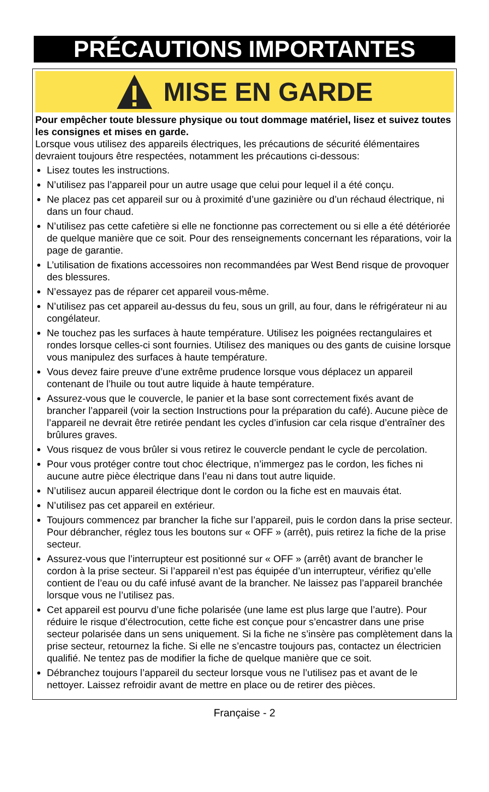PRÉCAUTIONS IMPORTANTES
MISE EN GARDE
Pour empêcher toute blessure physique ou tout dommage matériel, lisez et suivez toutes les consignes et mises en garde.
Lorsque vous utilisez des appareils électriques, les précautions de sécurité élémentaires devraient toujours être respectées, notamment les précautions ci-dessous:
Lisez toutes les instructions.
N’utilisez pas l’appareil pour un autre usage que celui pour lequel il a été conçu.
Ne placez pas cet appareil sur ou à proximité d’une gazinière ou d’un réchaud électrique, ni dans un four chaud.
N’utilisez pas cette cafetière si elle ne fonctionne pas correctement ou si elle a été détériorée de quelque manière que ce soit. Pour des renseignements concernant les réparations, voir la page de garantie.
L’utilisation de fixations accessoires non recommandées par West Bend risque de provoquer des blessures.
N’essayez pas de réparer cet appareil vous-même.
N’utilisez pas cet appareil au-dessus du feu, sous un grill, au four, dans le réfrigérateur ni au congélateur.
Ne touchez pas les surfaces à haute température. Utilisez les poignées rectangulaires et rondes lorsque celles-ci sont fournies. Utilisez des maniques ou des gants de cuisine lorsque vous manipulez des surfaces à haute température.
Vous devez faire preuve d’une extrême prudence lorsque vous déplacez un appareil contenant de l’huile ou tout autre liquide à haute température.
Assurez-vous que le couvercle, le panier et la base sont correctement fixés avant de brancher l’appareil (voir la section Instructions pour la préparation du café). Aucune pièce de l’appareil ne devrait être retirée pendant les cycles d’infusion car cela risque d’entraîner des brûlures graves.
Vous risquez de vous brûler si vous retirez le couvercle pendant le cycle de percolation.
Pour vous protéger contre tout choc électrique, n’immergez pas le cordon, les fiches ni aucune autre pièce électrique dans l’eau ni dans tout autre liquide.
N’utilisez aucun appareil électrique dont le cordon ou la fiche est en mauvais état.
N’utilisez pas cet appareil en extérieur.
Toujours commencez par brancher la fiche sur l’appareil, puis le cordon dans la prise secteur. Pour débrancher, réglez tous les boutons sur « OFF » (arrêt), puis retirez la fiche de la prise secteur.
Assurez-vous que l’interrupteur est positionné sur « OFF » (arrêt) avant de brancher le cordon à la prise secteur. Si l’appareil n’est pas équipée d’un interrupteur, vérifiez qu’elle contient de l’eau ou du café infusé avant de la brancher. Ne laissez pas l’appareil branchée lorsque vous ne l’utilisez pas.
Cet appareil est pourvu d’une fiche polarisée (une lame est plus large que l’autre). Pour réduire le risque d’électrocution, cette fiche est conçue pour s’encastrer dans une prise secteur polarisée dans un sens uniquement. Si la fiche ne s’insère pas complètement dans la prise secteur, retournez la fiche. Si elle ne s’encastre toujours pas, contactez un électricien qualifié. Ne tentez pas de modifier la fiche de quelque manière que ce soit.
Débranchez toujours l’appareil du secteur lorsque vous ne l’utilisez pas et avant de le nettoyer. Laissez refroidir avant de mettre en place ou de retirer des pièces.
Française - 2